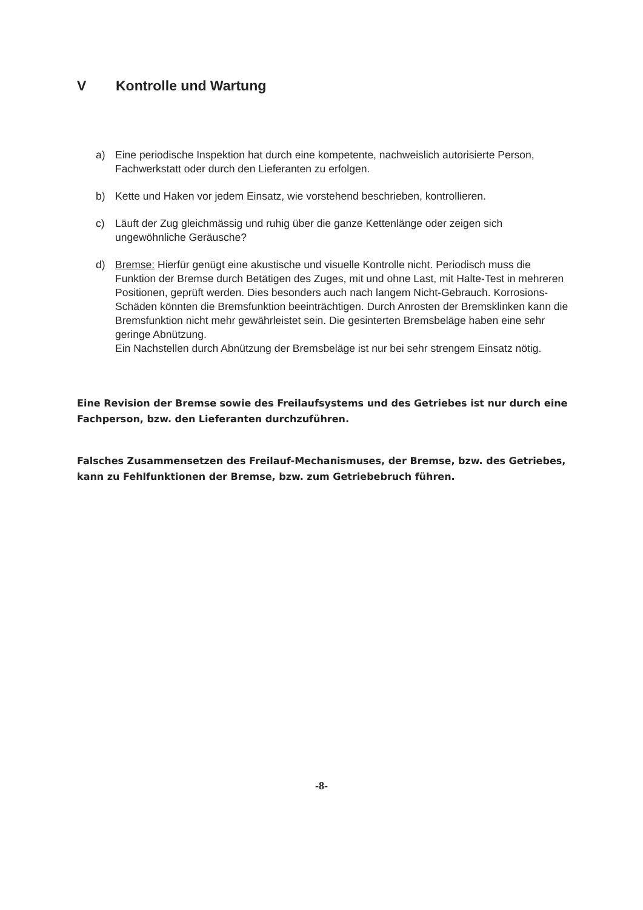V Kontrolle und Wartung
a) Eine periodische Inspektion hat durch eine kompetente, nachweislich autorisierte Person, Fachwerkstatt oder durch den Lieferanten zu erfolgen.
b) Kette und Haken vor jedem Einsatz, wie vorstehend beschrieben, kontrollieren.
c) Läuft der Zug gleichmässig und ruhig über die ganze Kettenlänge oder zeigen sich ungewöhnliche Geräusche?
d) Bremse: Hierfür genügt eine akustische und visuelle Kontrolle nicht. Periodisch muss die Funktion der Bremse durch Betätigen des Zuges, mit und ohne Last, mit Halte-Test in mehreren Positionen, geprüft werden. Dies besonders auch nach langem Nicht-Gebrauch. Korrosions-Schäden könnten die Bremsfunktion beeinträchtigen. Durch Anrosten der Bremsklinken kann die Bremsfunktion nicht mehr gewährleistet sein. Die gesinterten Bremsbeläge haben eine sehr geringe Abnützung.
Ein Nachstellen durch Abnützung der Bremsbeläge ist nur bei sehr strengem Einsatz nötig.
Eine Revision der Bremse sowie des Freilaufsystems und des Getriebes ist nur durch eine Fachperson, bzw. den Lieferanten durchzuführen.
Falsches Zusammensetzen des Freilauf-Mechanismuses, der Bremse, bzw. des Getriebes, kann zu Fehlfunktionen der Bremse, bzw. zum Getriebebruch führen.
-8-